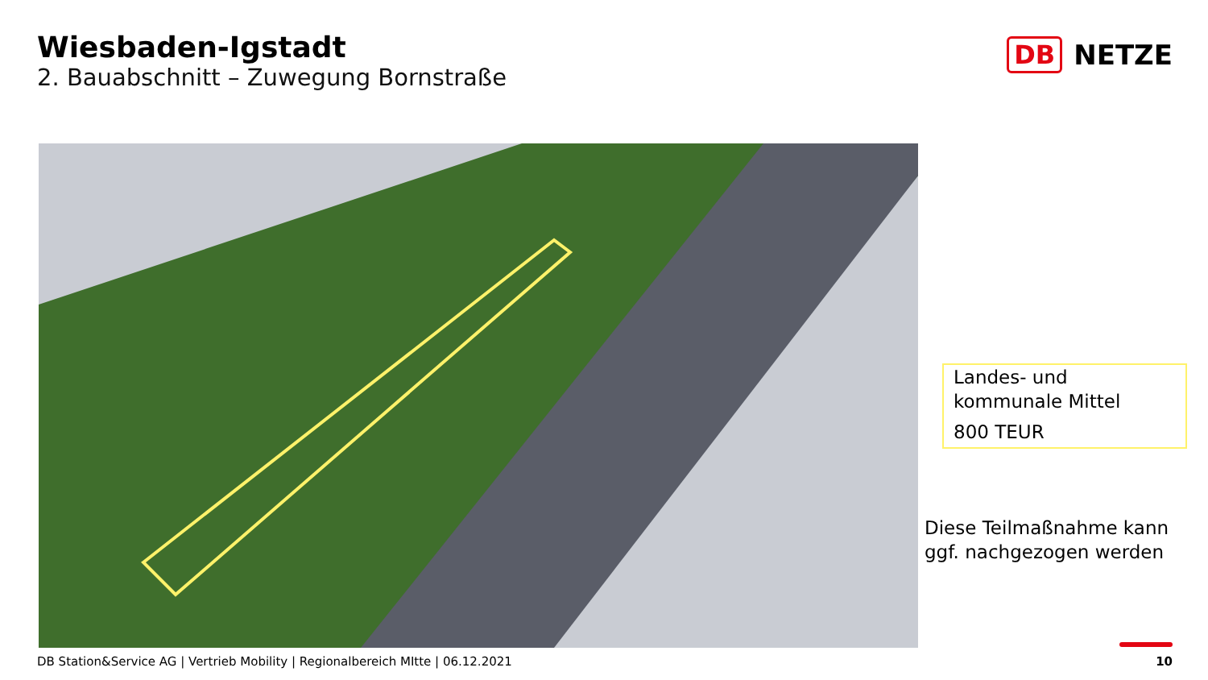Wiesbaden-Igstadt
2. Bauabschnitt – Zuwegung Bornstraße
DB NETZE
Landes- und kommunale Mittel
800 TEUR
Diese Teilmaßnahme kann
ggf. nachgezogen werden
DB Station&Service AG | Vertrieb Mobility | Regionalbereich MItte | 06.12.2021
10